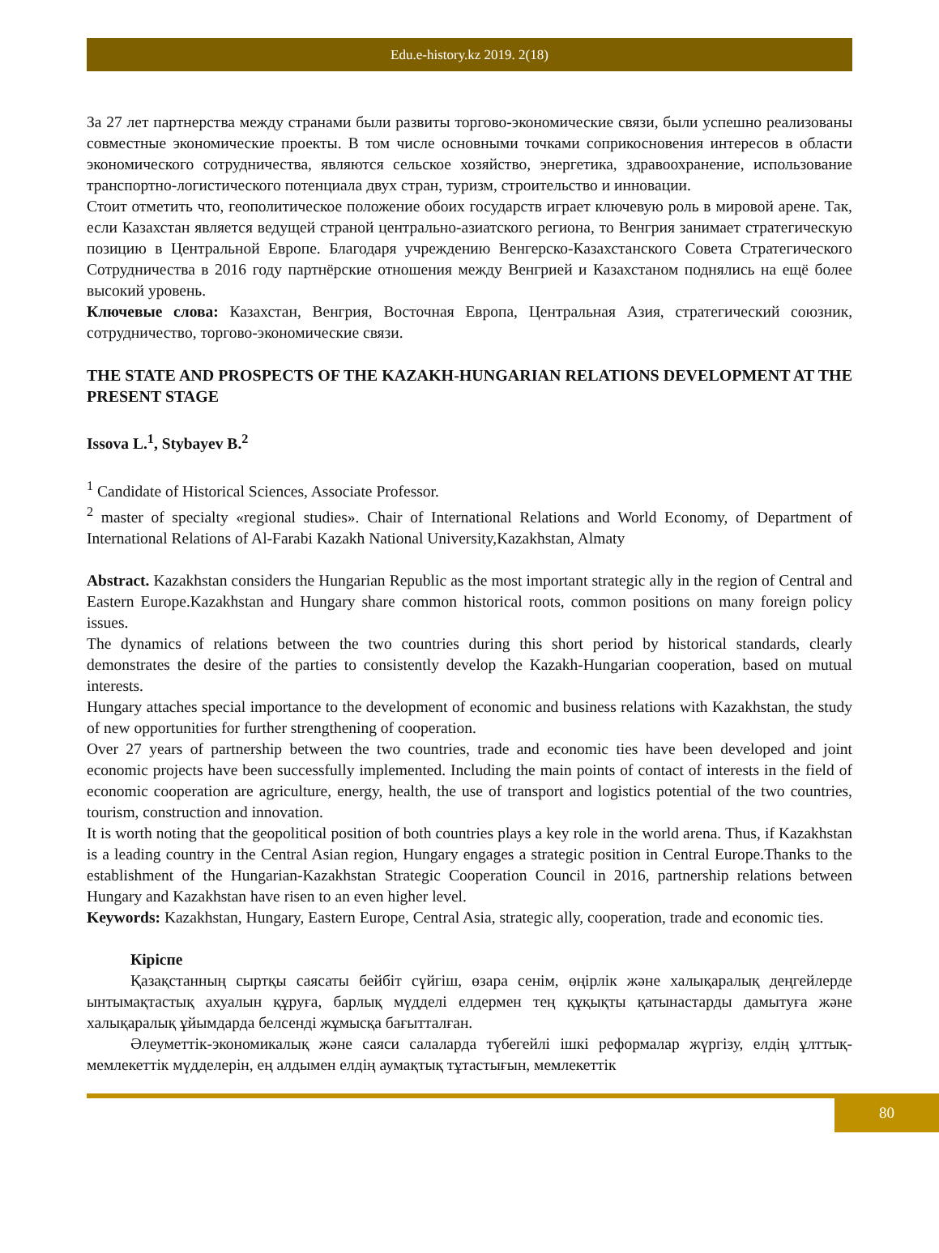Edu.e-history.kz 2019. 2(18)
За 27 лет партнерства между странами были развиты торгово-экономические связи, были успешно реализованы совместные экономические проекты. В том числе основными точками соприкосновения интересов в области экономического сотрудничества, являются сельское хозяйство, энергетика, здравоохранение, использование транспортно-логистического потенциала двух стран, туризм, строительство и инновации.
Стоит отметить что, геополитическое положение обоих государств играет ключевую роль в мировой арене. Так, если Казахстан является ведущей страной центрально-азиатского региона, то Венгрия занимает стратегическую позицию в Центральной Европе. Благодаря учреждению Венгерско-Казахстанского Совета Стратегического Сотрудничества в 2016 году партнёрские отношения между Венгрией и Казахстаном поднялись на ещё более высокий уровень.
Ключевые слова: Казахстан, Венгрия, Восточная Европа, Центральная Азия, стратегический союзник, сотрудничество, торгово-экономические связи.
THE STATE AND PROSPECTS OF THE KAZAKH-HUNGARIAN RELATIONS DEVELOPMENT AT THE PRESENT STAGE
Issova L.<sup>1</sup>, Stybayev B.<sup>2</sup>
<sup>1</sup> Candidate of Historical Sciences, Associate Professor.
<sup>2</sup> master of specialty «regional studies». Chair of International Relations and World Economy, of Department of International Relations of Al-Farabi Kazakh National University,Kazakhstan, Almaty
Abstract. Kazakhstan considers the Hungarian Republic as the most important strategic ally in the region of Central and Eastern Europe.Kazakhstan and Hungary share common historical roots, common positions on many foreign policy issues.
The dynamics of relations between the two countries during this short period by historical standards, clearly demonstrates the desire of the parties to consistently develop the Kazakh-Hungarian cooperation, based on mutual interests.
Hungary attaches special importance to the development of economic and business relations with Kazakhstan, the study of new opportunities for further strengthening of cooperation.
Over 27 years of partnership between the two countries, trade and economic ties have been developed and joint economic projects have been successfully implemented. Including the main points of contact of interests in the field of economic cooperation are agriculture, energy, health, the use of transport and logistics potential of the two countries, tourism, construction and innovation.
It is worth noting that the geopolitical position of both countries plays a key role in the world arena. Thus, if Kazakhstan is a leading country in the Central Asian region, Hungary engages a strategic position in Central Europe.Thanks to the establishment of the Hungarian-Kazakhstan Strategic Cooperation Council in 2016, partnership relations between Hungary and Kazakhstan have risen to an even higher level.
Keywords: Kazakhstan, Hungary, Eastern Europe, Central Asia, strategic ally, cooperation, trade and economic ties.
Кіріспе
Қазақстанның сыртқы саясаты бейбіт сүйгіш, өзара сенім, өңірлік және халықаралық деңгейлерде ынтымақтастық ахуалын құруға, барлық мүдделі елдермен тең құқықты қатынастарды дамытуға және халықаралық ұйымдарда белсенді жұмысқа бағытталған.
Әлеуметтік-экономикалық және саяси салаларда түбегейлі ішкі реформалар жүргізу, елдің ұлттық-мемлекеттік мүдделерін, ең алдымен елдің аумақтық тұтастығын, мемлекеттік
80